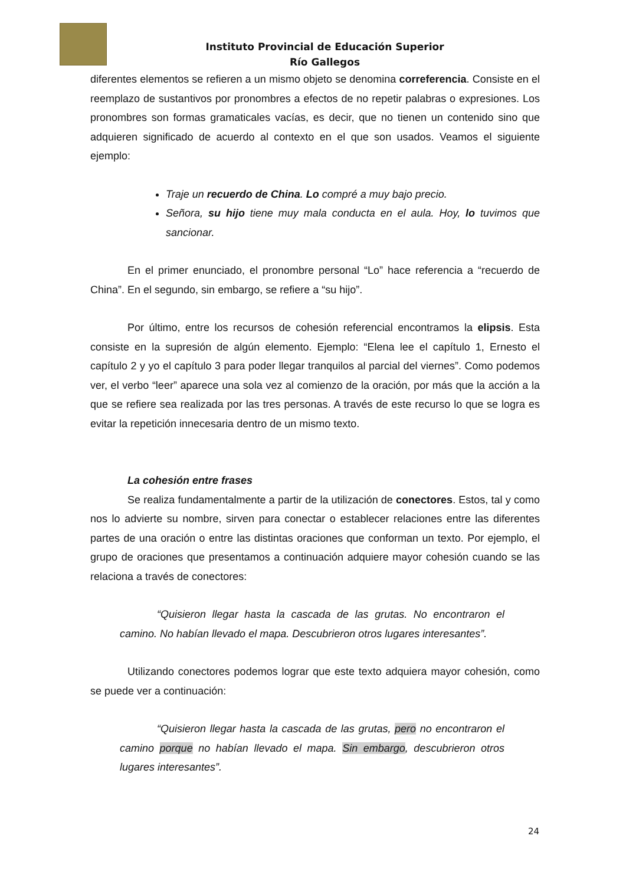Instituto Provincial de Educación Superior
Río Gallegos
diferentes elementos se refieren a un mismo objeto se denomina correferencia. Consiste en el reemplazo de sustantivos por pronombres a efectos de no repetir palabras o expresiones. Los pronombres son formas gramaticales vacías, es decir, que no tienen un contenido sino que adquieren significado de acuerdo al contexto en el que son usados. Veamos el siguiente ejemplo:
Traje un recuerdo de China. Lo compré a muy bajo precio.
Señora, su hijo tiene muy mala conducta en el aula. Hoy, lo tuvimos que sancionar.
En el primer enunciado, el pronombre personal “Lo” hace referencia a “recuerdo de China”. En el segundo, sin embargo, se refiere a “su hijo”.
Por último, entre los recursos de cohesión referencial encontramos la elipsis. Esta consiste en la supresión de algún elemento. Ejemplo: “Elena lee el capítulo 1, Ernesto el capítulo 2 y yo el capítulo 3 para poder llegar tranquilos al parcial del viernes”. Como podemos ver, el verbo “leer” aparece una sola vez al comienzo de la oración, por más que la acción a la que se refiere sea realizada por las tres personas. A través de este recurso lo que se logra es evitar la repetición innecesaria dentro de un mismo texto.
La cohesión entre frases
Se realiza fundamentalmente a partir de la utilización de conectores. Estos, tal y como nos lo advierte su nombre, sirven para conectar o establecer relaciones entre las diferentes partes de una oración o entre las distintas oraciones que conforman un texto. Por ejemplo, el grupo de oraciones que presentamos a continuación adquiere mayor cohesión cuando se las relaciona a través de conectores:
“Quisieron llegar hasta la cascada de las grutas. No encontraron el camino. No habían llevado el mapa. Descubrieron otros lugares interesantes”.
Utilizando conectores podemos lograr que este texto adquiera mayor cohesión, como se puede ver a continuación:
“Quisieron llegar hasta la cascada de las grutas, pero no encontraron el camino porque no habían llevado el mapa. Sin embargo, descubrieron otros lugares interesantes”.
24